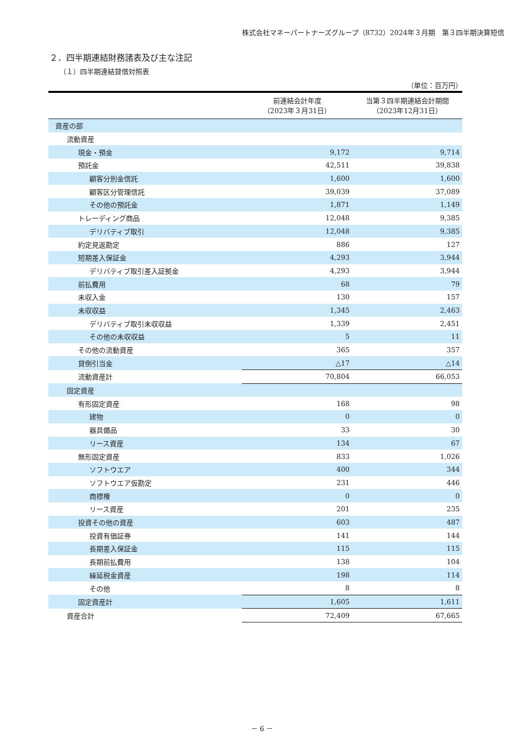株式会社マネーパートナーズグループ（8732）2024年３月期　第３四半期決算短信
２．四半期連結財務諸表及び主な注記
（１）四半期連結貸借対照表
（単位：百万円）
| | 前連結会計年度 （2023年３月31日） | 当第３四半期連結会計期間 （2023年12月31日） |
| --- | --- | --- |
| 資産の部 | | |
| 流動資産 | | |
| 現金・預金 | 9,172 | 9,714 |
| 預託金 | 42,511 | 39,838 |
| 顧客分別金信託 | 1,600 | 1,600 |
| 顧客区分管理信託 | 39,039 | 37,089 |
| その他の預託金 | 1,871 | 1,149 |
| トレーディング商品 | 12,048 | 9,385 |
| デリバティブ取引 | 12,048 | 9,385 |
| 約定見返勘定 | 886 | 127 |
| 短期差入保証金 | 4,293 | 3,944 |
| デリバティブ取引差入証拠金 | 4,293 | 3,944 |
| 前払費用 | 68 | 79 |
| 未収入金 | 130 | 157 |
| 未収収益 | 1,345 | 2,463 |
| デリバティブ取引未収収益 | 1,339 | 2,451 |
| その他の未収収益 | 5 | 11 |
| その他の流動資産 | 365 | 357 |
| 貸倒引当金 | △17 | △14 |
| 流動資産計 | 70,804 | 66,053 |
| 固定資産 | | |
| 有形固定資産 | 168 | 98 |
| 建物 | 0 | 0 |
| 器具備品 | 33 | 30 |
| リース資産 | 134 | 67 |
| 無形固定資産 | 833 | 1,026 |
| ソフトウエア | 400 | 344 |
| ソフトウエア仮勘定 | 231 | 446 |
| 商標権 | 0 | 0 |
| リース資産 | 201 | 235 |
| 投資その他の資産 | 603 | 487 |
| 投資有価証券 | 141 | 144 |
| 長期差入保証金 | 115 | 115 |
| 長期前払費用 | 138 | 104 |
| 繰延税金資産 | 198 | 114 |
| その他 | 8 | 8 |
| 固定資産計 | 1,605 | 1,611 |
| 資産合計 | 72,409 | 67,665 |
－ 6 －